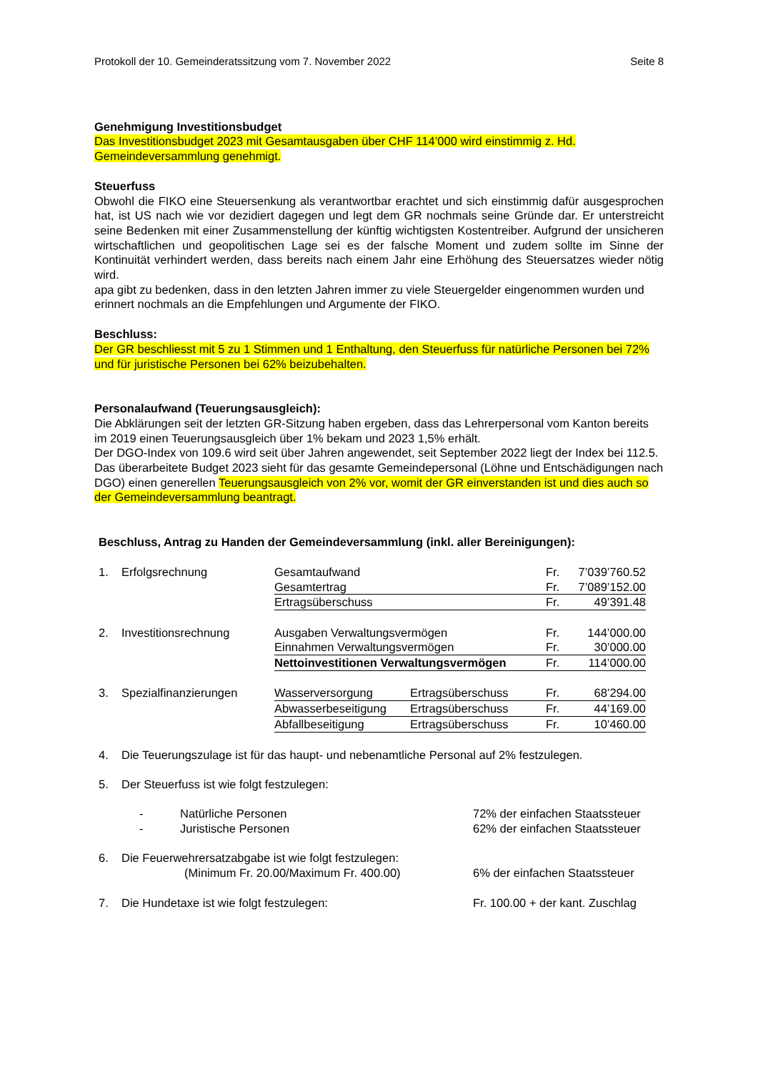Protokoll der 10. Gemeinderatssitzung vom 7. November 2022 Seite 8
Genehmigung Investitionsbudget
Das Investitionsbudget 2023 mit Gesamtausgaben über CHF 114’000 wird einstimmig z. Hd. Gemeindeversammlung genehmigt.
Steuerfuss
Obwohl die FIKO eine Steuersenkung als verantwortbar erachtet und sich einstimmig dafür ausgesprochen hat, ist US nach wie vor dezidiert dagegen und legt dem GR nochmals seine Gründe dar. Er unterstreicht seine Bedenken mit einer Zusammenstellung der künftig wichtigsten Kostentreiber. Aufgrund der unsicheren wirtschaftlichen und geopolitischen Lage sei es der falsche Moment und zudem sollte im Sinne der Kontinuität verhindert werden, dass bereits nach einem Jahr eine Erhöhung des Steuersatzes wieder nötig wird.
apa gibt zu bedenken, dass in den letzten Jahren immer zu viele Steuergelder eingenommen wurden und erinnert nochmals an die Empfehlungen und Argumente der FIKO.
Beschluss:
Der GR beschliesst mit 5 zu 1 Stimmen und 1 Enthaltung, den Steuerfuss für natürliche Personen bei 72% und für juristische Personen bei 62% beizubehalten.
Personalaufwand (Teuerungsausgleich):
Die Abklärungen seit der letzten GR-Sitzung haben ergeben, dass das Lehrerpersonal vom Kanton bereits im 2019 einen Teuerungsausgleich über 1% bekam und 2023 1,5% erhält.
Der DGO-Index von 109.6 wird seit über Jahren angewendet, seit September 2022 liegt der Index bei 112.5.
Das überarbeitete Budget 2023 sieht für das gesamte Gemeindepersonal (Löhne und Entschädigungen nach DGO) einen generellen Teuerungsausgleich von 2% vor, womit der GR einverstanden ist und dies auch so der Gemeindeversammlung beantragt.
Beschluss, Antrag zu Handen der Gemeindeversammlung (inkl. aller Bereinigungen):
| 1. | Erfolgsrechnung | Gesamtaufwand | | Fr. | 7’039’760.52 |
| | | Gesamtertrag | | Fr. | 7’089’152.00 |
| | | Ertragsüberschuss | | Fr. | 49’391.48 |
| 2. | Investitionsrechnung | Ausgaben Verwaltungsvermögen | | Fr. | 144’000.00 |
| | | Einnahmen Verwaltungsvermögen | | Fr. | 30’000.00 |
| | | Nettoinvestitionen Verwaltungsvermögen | | Fr. | 114’000.00 |
| 3. | Spezialfinanzierungen | Wasserversorgung | Ertragsüberschuss | Fr. | 68’294.00 |
| | | Abwasserbeseitigung | Ertragsüberschuss | Fr. | 44’169.00 |
| | | Abfallbeseitigung | Ertragsüberschuss | Fr. | 10’460.00 |
| 4. | Die Teuerungszulage ist für das haupt- und nebenamtliche Personal auf 2% festzulegen. | | |
| 5. | Der Steuerfuss ist wie folgt festzulegen: | | |
| | - | Natürliche Personen | 72% der einfachen Staatssteuer |
| | - | Juristische Personen | 62% der einfachen Staatssteuer |
| 6. | Die Feuerwehrersatzabgabe ist wie folgt festzulegen: | | |
| | (Minimum Fr. 20.00/Maximum Fr. 400.00) | | 6% der einfachen Staatssteuer |
| 7. | Die Hundetaxe ist wie folgt festzulegen: | | Fr. 100.00 + der kant. Zuschlag |